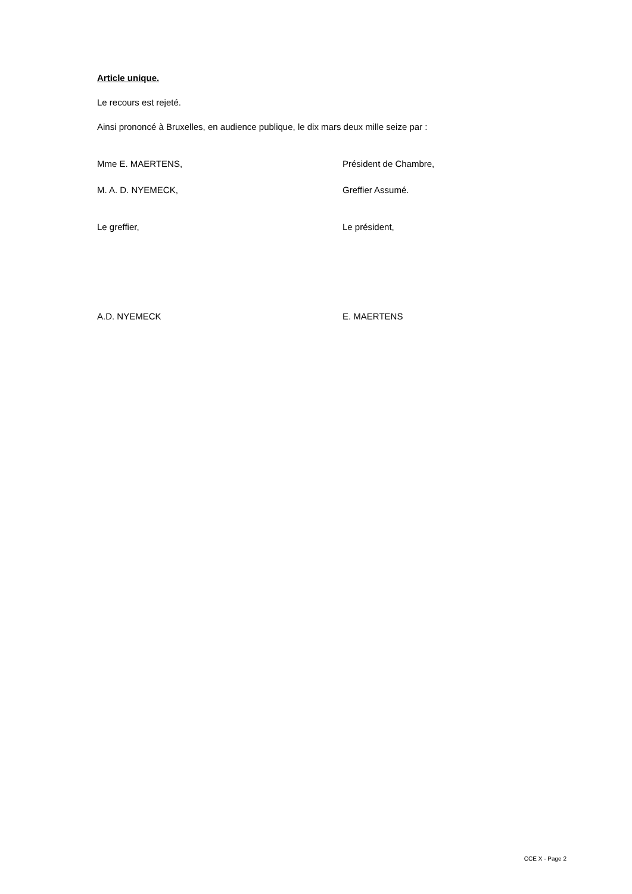Article unique.
Le recours est rejeté.
Ainsi prononcé à Bruxelles, en audience publique, le dix mars deux mille seize par :
Mme E. MAERTENS, Président de Chambre,
M. A. D. NYEMECK, Greffier Assumé.
Le greffier, Le président,
A.D. NYEMECK E. MAERTENS
CCE X - Page 2